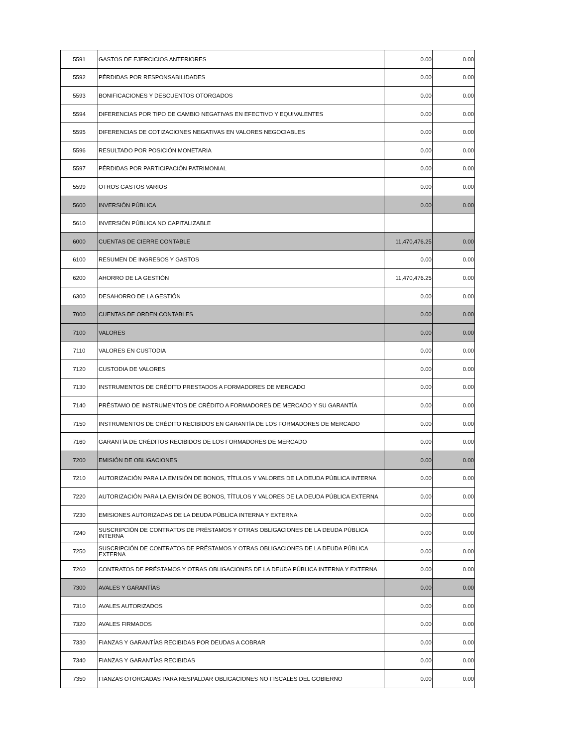| 5591 | GASTOS DE EJERCICIOS ANTERIORES | 0.00 | 0.00 |
| 5592 | PÉRDIDAS POR RESPONSABILIDADES | 0.00 | 0.00 |
| 5593 | BONIFICACIONES Y DESCUENTOS OTORGADOS | 0.00 | 0.00 |
| 5594 | DIFERENCIAS POR TIPO DE CAMBIO NEGATIVAS EN EFECTIVO Y EQUIVALENTES | 0.00 | 0.00 |
| 5595 | DIFERENCIAS DE COTIZACIONES NEGATIVAS EN VALORES NEGOCIABLES | 0.00 | 0.00 |
| 5596 | RESULTADO POR POSICIÓN MONETARIA | 0.00 | 0.00 |
| 5597 | PÉRDIDAS POR PARTICIPACIÓN PATRIMONIAL | 0.00 | 0.00 |
| 5599 | OTROS GASTOS VARIOS | 0.00 | 0.00 |
| 5600 | INVERSIÓN PÚBLICA | 0.00 | 0.00 |
| 5610 | INVERSIÓN PÚBLICA NO CAPITALIZABLE | | |
| 6000 | CUENTAS DE CIERRE CONTABLE | 11,470,476.25 | 0.00 |
| 6100 | RESUMEN DE INGRESOS Y GASTOS | 0.00 | 0.00 |
| 6200 | AHORRO DE LA GESTIÓN | 11,470,476.25 | 0.00 |
| 6300 | DESAHORRO DE LA GESTIÓN | 0.00 | 0.00 |
| 7000 | CUENTAS DE ORDEN CONTABLES | 0.00 | 0.00 |
| 7100 | VALORES | 0.00 | 0.00 |
| 7110 | VALORES EN CUSTODIA | 0.00 | 0.00 |
| 7120 | CUSTODIA DE VALORES | 0.00 | 0.00 |
| 7130 | INSTRUMENTOS DE CRÉDITO PRESTADOS A FORMADORES DE MERCADO | 0.00 | 0.00 |
| 7140 | PRÉSTAMO DE INSTRUMENTOS DE CRÉDITO A FORMADORES DE MERCADO Y SU GARANTÍA | 0.00 | 0.00 |
| 7150 | INSTRUMENTOS DE CRÉDITO RECIBIDOS EN GARANTÍA DE LOS FORMADORES DE MERCADO | 0.00 | 0.00 |
| 7160 | GARANTÍA DE CRÉDITOS RECIBIDOS DE LOS FORMADORES DE MERCADO | 0.00 | 0.00 |
| 7200 | EMISIÓN DE OBLIGACIONES | 0.00 | 0.00 |
| 7210 | AUTORIZACIÓN PARA LA EMISIÓN DE BONOS, TÍTULOS Y VALORES DE LA DEUDA PÚBLICA INTERNA | 0.00 | 0.00 |
| 7220 | AUTORIZACIÓN PARA LA EMISIÓN DE BONOS, TÍTULOS Y VALORES DE LA DEUDA PÚBLICA EXTERNA | 0.00 | 0.00 |
| 7230 | EMISIONES AUTORIZADAS DE LA DEUDA PÚBLICA INTERNA Y EXTERNA | 0.00 | 0.00 |
| 7240 | SUSCRIPCIÓN DE CONTRATOS DE PRÉSTAMOS Y OTRAS OBLIGACIONES DE LA DEUDA PÚBLICA INTERNA | 0.00 | 0.00 |
| 7250 | SUSCRIPCIÓN DE CONTRATOS DE PRÉSTAMOS Y OTRAS OBLIGACIONES DE LA DEUDA PÚBLICA EXTERNA | 0.00 | 0.00 |
| 7260 | CONTRATOS DE PRÉSTAMOS Y OTRAS OBLIGACIONES DE LA DEUDA PÚBLICA INTERNA Y EXTERNA | 0.00 | 0.00 |
| 7300 | AVALES Y GARANTÍAS | 0.00 | 0.00 |
| 7310 | AVALES AUTORIZADOS | 0.00 | 0.00 |
| 7320 | AVALES FIRMADOS | 0.00 | 0.00 |
| 7330 | FIANZAS Y GARANTÍAS RECIBIDAS POR DEUDAS A COBRAR | 0.00 | 0.00 |
| 7340 | FIANZAS Y GARANTÍAS RECIBIDAS | 0.00 | 0.00 |
| 7350 | FIANZAS OTORGADAS PARA RESPALDAR OBLIGACIONES NO FISCALES DEL GOBIERNO | 0.00 | 0.00 |